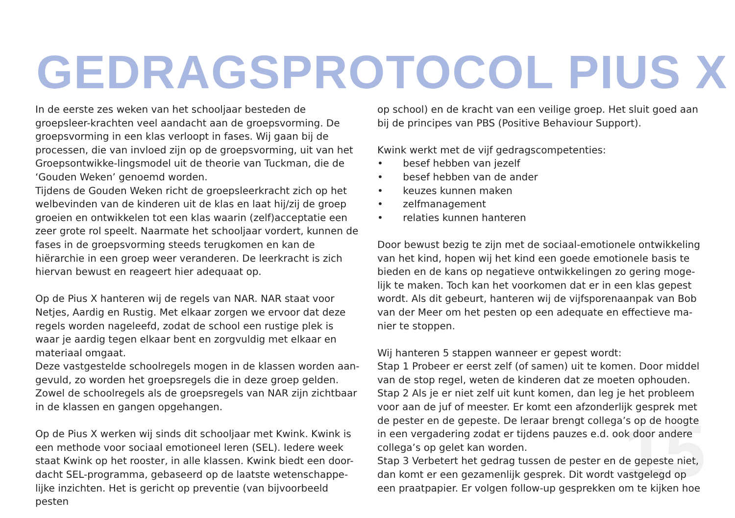GEDRAGSPROTOCOL PIUS X
In de eerste zes weken van het schooljaar besteden de groepsleer-krachten veel aandacht aan de groepsvorming. De groepsvorming in een klas verloopt in fases. Wij gaan bij de processen, die van invloed zijn op de groepsvorming, uit van het Groepsontwikke-lingsmodel uit de theorie van Tuckman, die de ‘Gouden Weken’ genoemd worden.
Tijdens de Gouden Weken richt de groepsleerkracht zich op het welbevinden van de kinderen uit de klas en laat hij/zij de groep groeien en ontwikkelen tot een klas waarin (zelf)acceptatie een zeer grote rol speelt. Naarmate het schooljaar vordert, kunnen de fases in de groepsvorming steeds terugkomen en kan de hiërarchie in een groep weer veranderen. De leerkracht is zich hiervan bewust en reageert hier adequaat op.
Op de Pius X hanteren wij de regels van NAR. NAR staat voor Netjes, Aardig en Rustig. Met elkaar zorgen we ervoor dat deze regels worden nageleefd, zodat de school een rustige plek is waar je aardig tegen elkaar bent en zorgvuldig met elkaar en materiaal omgaat.
Deze vastgestelde schoolregels mogen in de klassen worden aan-gevuld, zo worden het groepsregels die in deze groep gelden. Zowel de schoolregels als de groepsregels van NAR zijn zichtbaar in de klassen en gangen opgehangen.
Op de Pius X werken wij sinds dit schooljaar met Kwink. Kwink is een methode voor sociaal emotioneel leren (SEL). Iedere week staat Kwink op het rooster, in alle klassen. Kwink biedt een door-dacht SEL-programma, gebaseerd op de laatste wetenschappe-lijke inzichten. Het is gericht op preventie (van bijvoorbeeld pesten
op school) en de kracht van een veilige groep. Het sluit goed aan bij de principes van PBS (Positive Behaviour Support).
Kwink werkt met de vijf gedragscompetenties:
• besef hebben van jezelf
• besef hebben van de ander
• keuzes kunnen maken
• zelfmanagement
• relaties kunnen hanteren
Door bewust bezig te zijn met de sociaal-emotionele ontwikkeling van het kind, hopen wij het kind een goede emotionele basis te bieden en de kans op negatieve ontwikkelingen zo gering moge-lijk te maken. Toch kan het voorkomen dat er in een klas gepest wordt. Als dit gebeurt, hanteren wij de vijfsporenaanpak van Bob van der Meer om het pesten op een adequate en effectieve ma-nier te stoppen.
Wij hanteren 5 stappen wanneer er gepest wordt:
Stap 1 Probeer er eerst zelf (of samen) uit te komen. Door middel van de stop regel, weten de kinderen dat ze moeten ophouden.
Stap 2 Als je er niet zelf uit kunt komen, dan leg je het probleem voor aan de juf of meester. Er komt een afzonderlijk gesprek met de pester en de gepeste. De leraar brengt collega’s op de hoogte in een vergadering zodat er tijdens pauzes e.d. ook door andere collega’s op gelet kan worden.
Stap 3 Verbetert het gedrag tussen de pester en de gepeste niet, dan komt er een gezamenlijk gesprek. Dit wordt vastgelegd op een praatpapier. Er volgen follow-up gesprekken om te kijken hoe
15